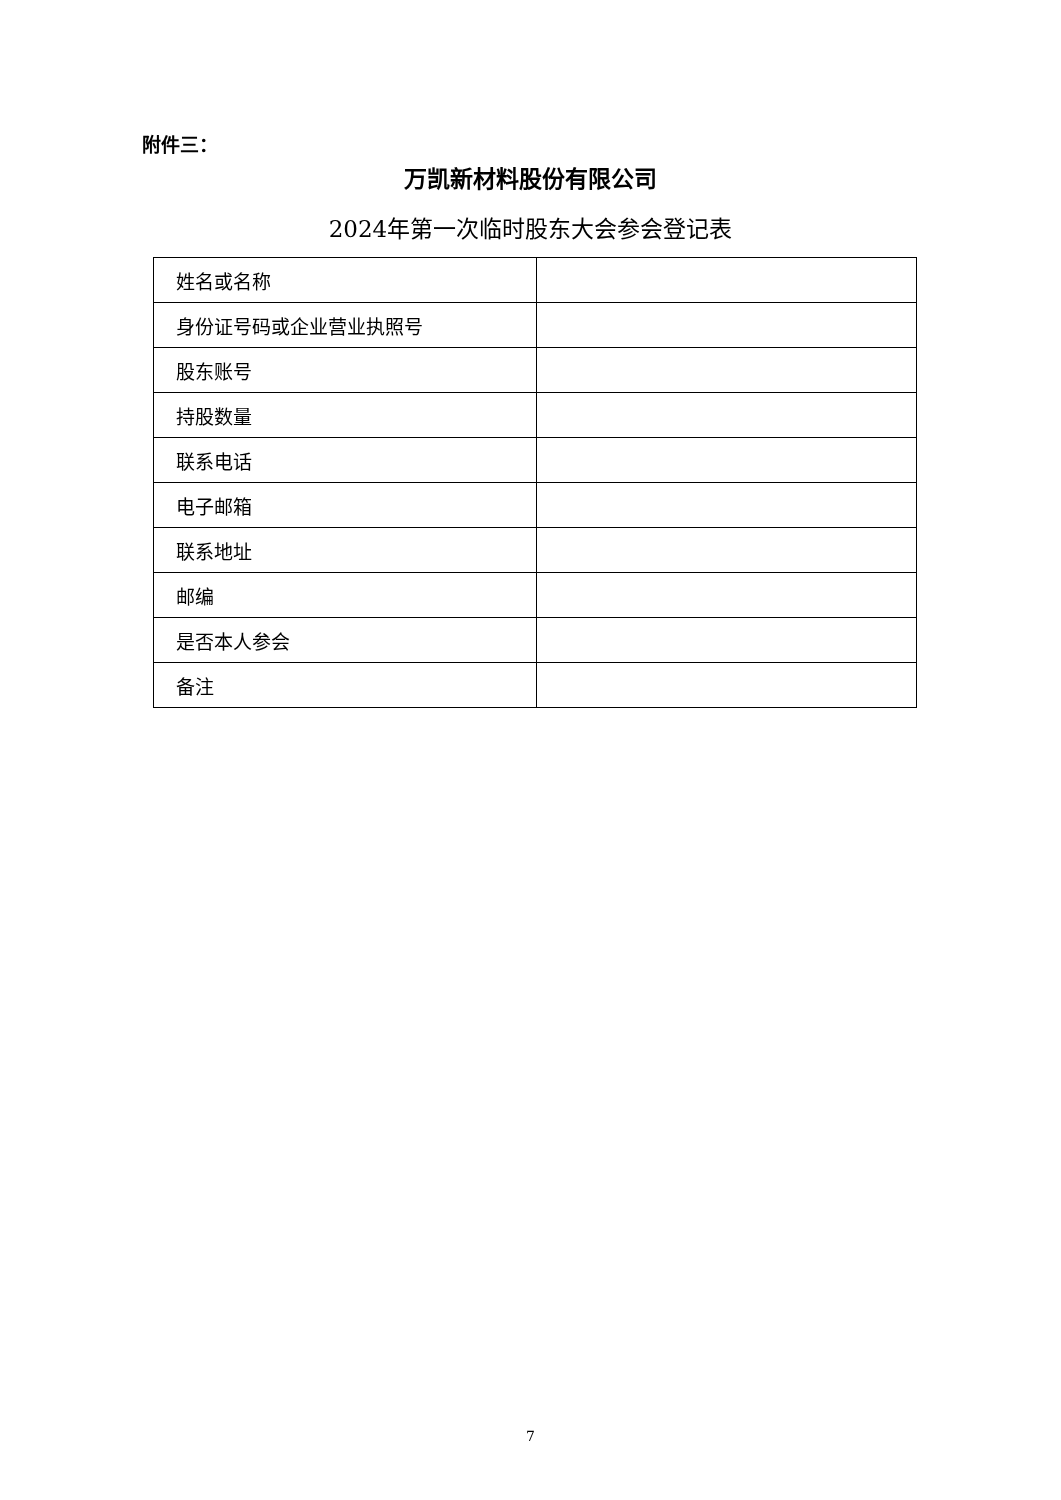附件三：
万凯新材料股份有限公司
2024年第一次临时股东大会参会登记表
| 姓名或名称 | |
| 身份证号码或企业营业执照号 | |
| 股东账号 | |
| 持股数量 | |
| 联系电话 | |
| 电子邮箱 | |
| 联系地址 | |
| 邮编 | |
| 是否本人参会 | |
| 备注 | |
7